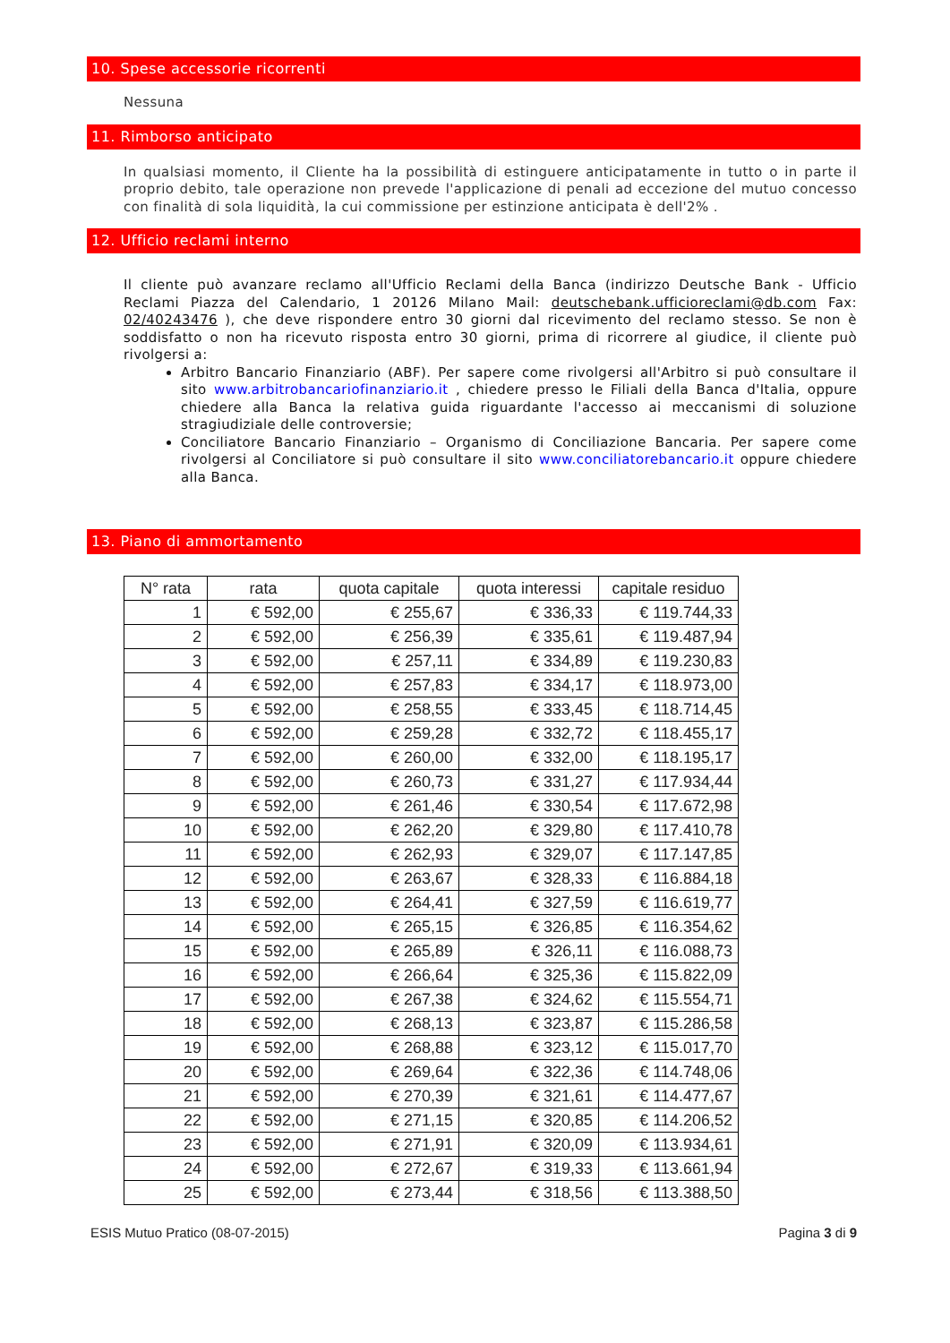10. Spese accessorie ricorrenti
Nessuna
11. Rimborso anticipato
In qualsiasi momento, il Cliente ha la possibilità di estinguere anticipatamente in tutto o in parte il proprio debito, tale operazione non prevede l'applicazione di penali ad eccezione del mutuo concesso con finalità di sola liquidità, la cui commissione per estinzione anticipata è dell'2% .
12. Ufficio reclami interno
Il cliente può avanzare reclamo all'Ufficio Reclami della Banca (indirizzo Deutsche Bank - Ufficio Reclami Piazza del Calendario, 1 20126 Milano Mail: deutschebank.ufficioreclami@db.com Fax: 02/40243476 ), che deve rispondere entro 30 giorni dal ricevimento del reclamo stesso. Se non è soddisfatto o non ha ricevuto risposta entro 30 giorni, prima di ricorrere al giudice, il cliente può rivolgersi a:
Arbitro Bancario Finanziario (ABF). Per sapere come rivolgersi all'Arbitro si può consultare il sito www.arbitrobancariofinanziario.it , chiedere presso le Filiali della Banca d'Italia, oppure chiedere alla Banca la relativa guida riguardante l'accesso ai meccanismi di soluzione stragiudiziale delle controversie;
Conciliatore Bancario Finanziario – Organismo di Conciliazione Bancaria. Per sapere come rivolgersi al Conciliatore si può consultare il sito www.conciliatorebancario.it oppure chiedere alla Banca.
13. Piano di ammortamento
| N° rata | rata | quota capitale | quota interessi | capitale residuo |
| --- | --- | --- | --- | --- |
| 1 | € 592,00 | € 255,67 | € 336,33 | € 119.744,33 |
| 2 | € 592,00 | € 256,39 | € 335,61 | € 119.487,94 |
| 3 | € 592,00 | € 257,11 | € 334,89 | € 119.230,83 |
| 4 | € 592,00 | € 257,83 | € 334,17 | € 118.973,00 |
| 5 | € 592,00 | € 258,55 | € 333,45 | € 118.714,45 |
| 6 | € 592,00 | € 259,28 | € 332,72 | € 118.455,17 |
| 7 | € 592,00 | € 260,00 | € 332,00 | € 118.195,17 |
| 8 | € 592,00 | € 260,73 | € 331,27 | € 117.934,44 |
| 9 | € 592,00 | € 261,46 | € 330,54 | € 117.672,98 |
| 10 | € 592,00 | € 262,20 | € 329,80 | € 117.410,78 |
| 11 | € 592,00 | € 262,93 | € 329,07 | € 117.147,85 |
| 12 | € 592,00 | € 263,67 | € 328,33 | € 116.884,18 |
| 13 | € 592,00 | € 264,41 | € 327,59 | € 116.619,77 |
| 14 | € 592,00 | € 265,15 | € 326,85 | € 116.354,62 |
| 15 | € 592,00 | € 265,89 | € 326,11 | € 116.088,73 |
| 16 | € 592,00 | € 266,64 | € 325,36 | € 115.822,09 |
| 17 | € 592,00 | € 267,38 | € 324,62 | € 115.554,71 |
| 18 | € 592,00 | € 268,13 | € 323,87 | € 115.286,58 |
| 19 | € 592,00 | € 268,88 | € 323,12 | € 115.017,70 |
| 20 | € 592,00 | € 269,64 | € 322,36 | € 114.748,06 |
| 21 | € 592,00 | € 270,39 | € 321,61 | € 114.477,67 |
| 22 | € 592,00 | € 271,15 | € 320,85 | € 114.206,52 |
| 23 | € 592,00 | € 271,91 | € 320,09 | € 113.934,61 |
| 24 | € 592,00 | € 272,67 | € 319,33 | € 113.661,94 |
| 25 | € 592,00 | € 273,44 | € 318,56 | € 113.388,50 |
ESIS Mutuo Pratico (08-07-2015) Pagina 3 di 9